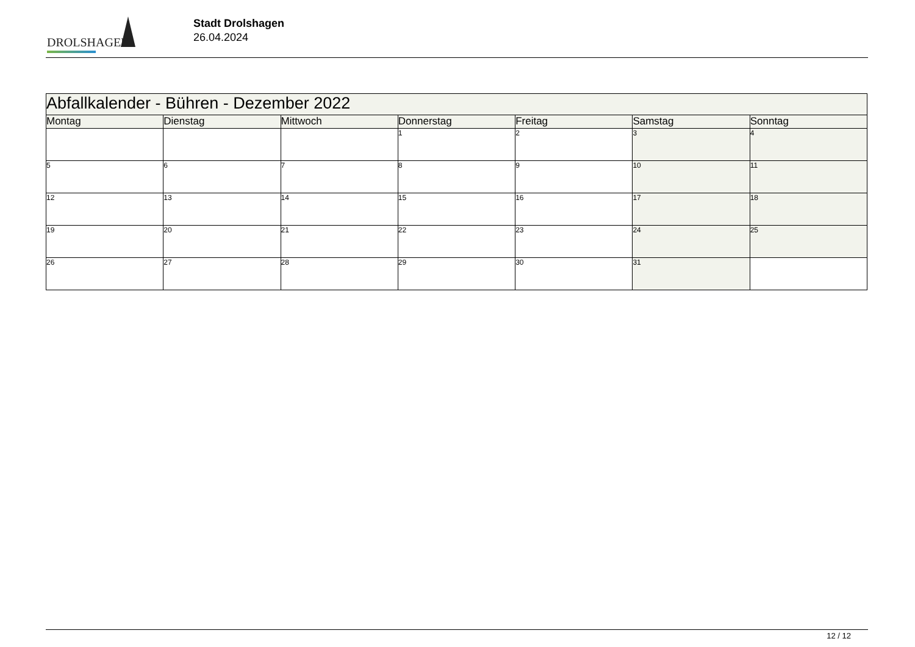DROLSHAGEN
Stadt Drolshagen
26.04.2024
| Abfallkalender - Bühren - Dezember 2022 | | | | | | |
| --- | --- | --- | --- | --- | --- | --- |
| Montag | Dienstag | Mittwoch | Donnerstag | Freitag | Samstag | Sonntag |
| | | | 1 | 2 | 3 | 4 |
| 5 | 6 | 7 | 8 | 9 | 10 | 11 |
| 12 | 13 | 14 | 15 | 16 | 17 | 18 |
| 19 | 20 | 21 | 22 | 23 | 24 | 25 |
| 26 | 27 | 28 | 29 | 30 | 31 | |
12 / 12